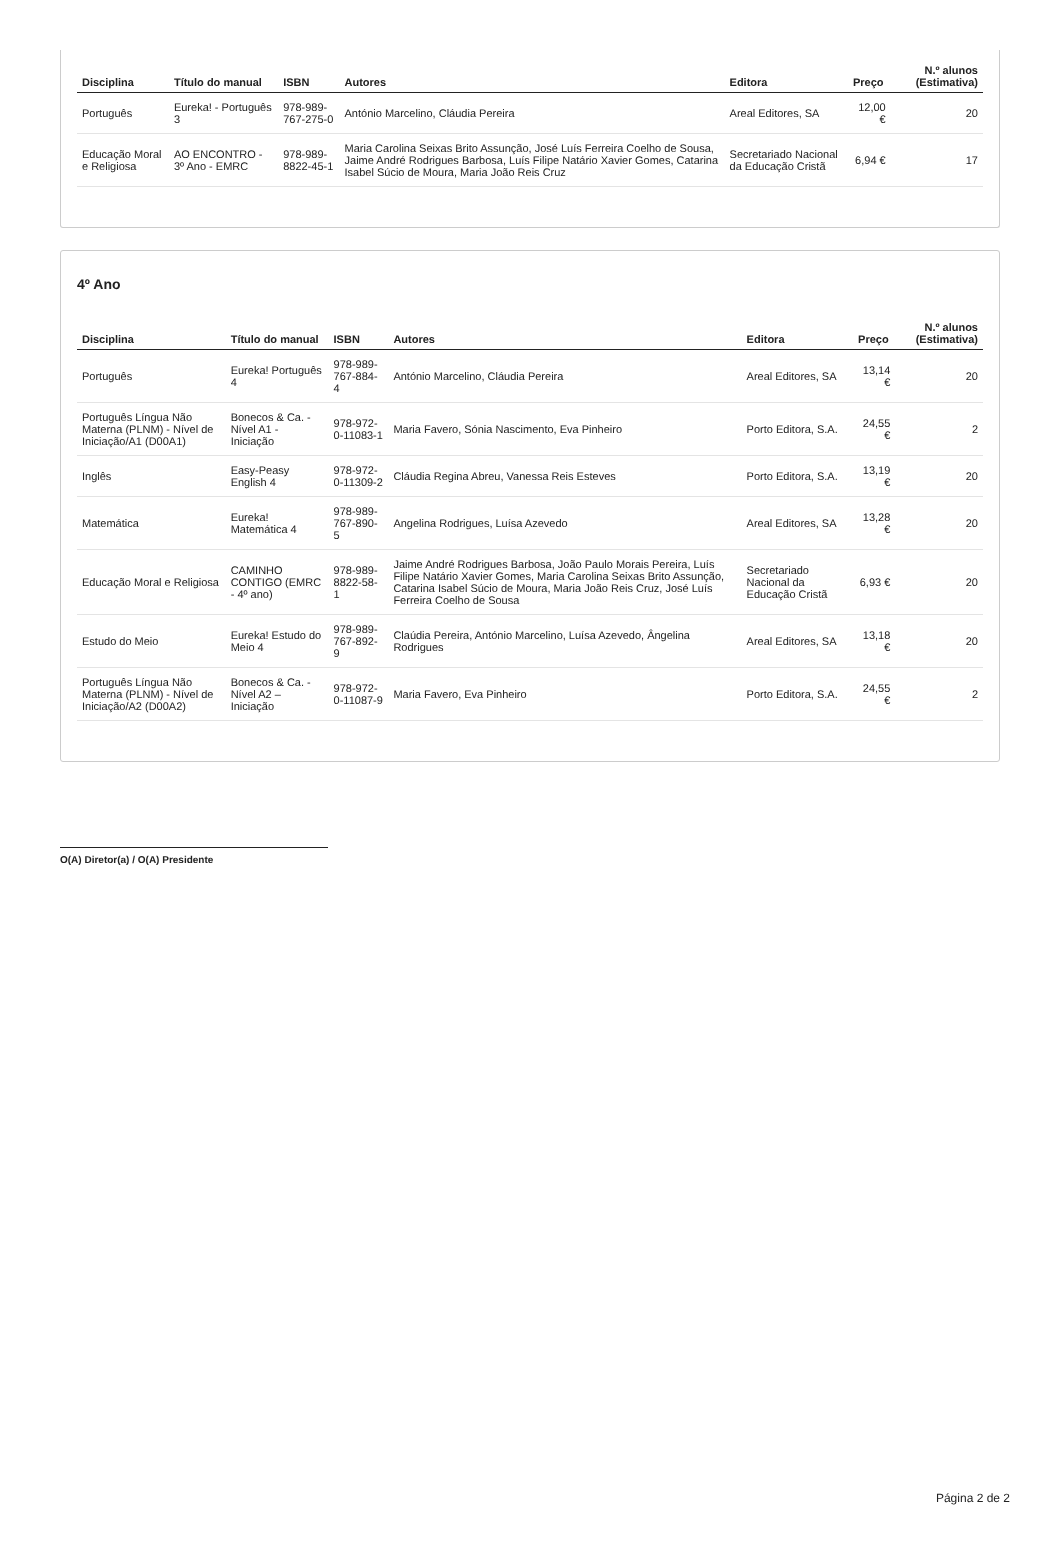| Disciplina | Título do manual | ISBN | Autores | Editora | Preço | N.º alunos (Estimativa) |
| --- | --- | --- | --- | --- | --- | --- |
| Português | Eureka! - Português 3 | 978-989-767-275-0 | António Marcelino, Cláudia Pereira | Areal Editores, SA | 12,00 € | 20 |
| Educação Moral e Religiosa | AO ENCONTRO - 3º Ano - EMRC | 978-989-8822-45-1 | Maria Carolina Seixas Brito Assunção, José Luís Ferreira Coelho de Sousa, Jaime André Rodrigues Barbosa, Luís Filipe Natário Xavier Gomes, Catarina Isabel Súcio de Moura, Maria João Reis Cruz | Secretariado Nacional da Educação Cristã | 6,94 € | 17 |
4º Ano
| Disciplina | Título do manual | ISBN | Autores | Editora | Preço | N.º alunos (Estimativa) |
| --- | --- | --- | --- | --- | --- | --- |
| Português | Eureka! Português 4 | 978-989-767-884-4 | António Marcelino, Cláudia Pereira | Areal Editores, SA | 13,14 € | 20 |
| Português Língua Não Materna (PLNM) - Nível de Iniciação/A1 (D00A1) | Bonecos & Ca. - Nível A1 - Iniciação | 978-972-0-11083-1 | Maria Favero, Sónia Nascimento, Eva Pinheiro | Porto Editora, S.A. | 24,55 € | 2 |
| Inglês | Easy-Peasy English 4 | 978-972-0-11309-2 | Cláudia Regina Abreu, Vanessa Reis Esteves | Porto Editora, S.A. | 13,19 € | 20 |
| Matemática | Eureka! Matemática 4 | 978-989-767-890-5 | Angelina Rodrigues, Luísa Azevedo | Areal Editores, SA | 13,28 € | 20 |
| Educação Moral e Religiosa | CAMINHO CONTIGO (EMRC - 4º ano) | 978-989-8822-58-1 | Jaime André Rodrigues Barbosa, João Paulo Morais Pereira, Luís Filipe Natário Xavier Gomes, Maria Carolina Seixas Brito Assunção, Catarina Isabel Súcio de Moura, Maria João Reis Cruz, José Luís Ferreira Coelho de Sousa | Secretariado Nacional da Educação Cristã | 6,93 € | 20 |
| Estudo do Meio | Eureka! Estudo do Meio 4 | 978-989-767-892-9 | Claúdia Pereira, António Marcelino, Luísa Azevedo, Ângelina Rodrigues | Areal Editores, SA | 13,18 € | 20 |
| Português Língua Não Materna (PLNM) - Nível de Iniciação/A2 (D00A2) | Bonecos & Ca. - Nível A2 – Iniciação | 978-972-0-11087-9 | Maria Favero, Eva Pinheiro | Porto Editora, S.A. | 24,55 € | 2 |
O(A) Diretor(a) / O(A) Presidente
Página 2 de 2